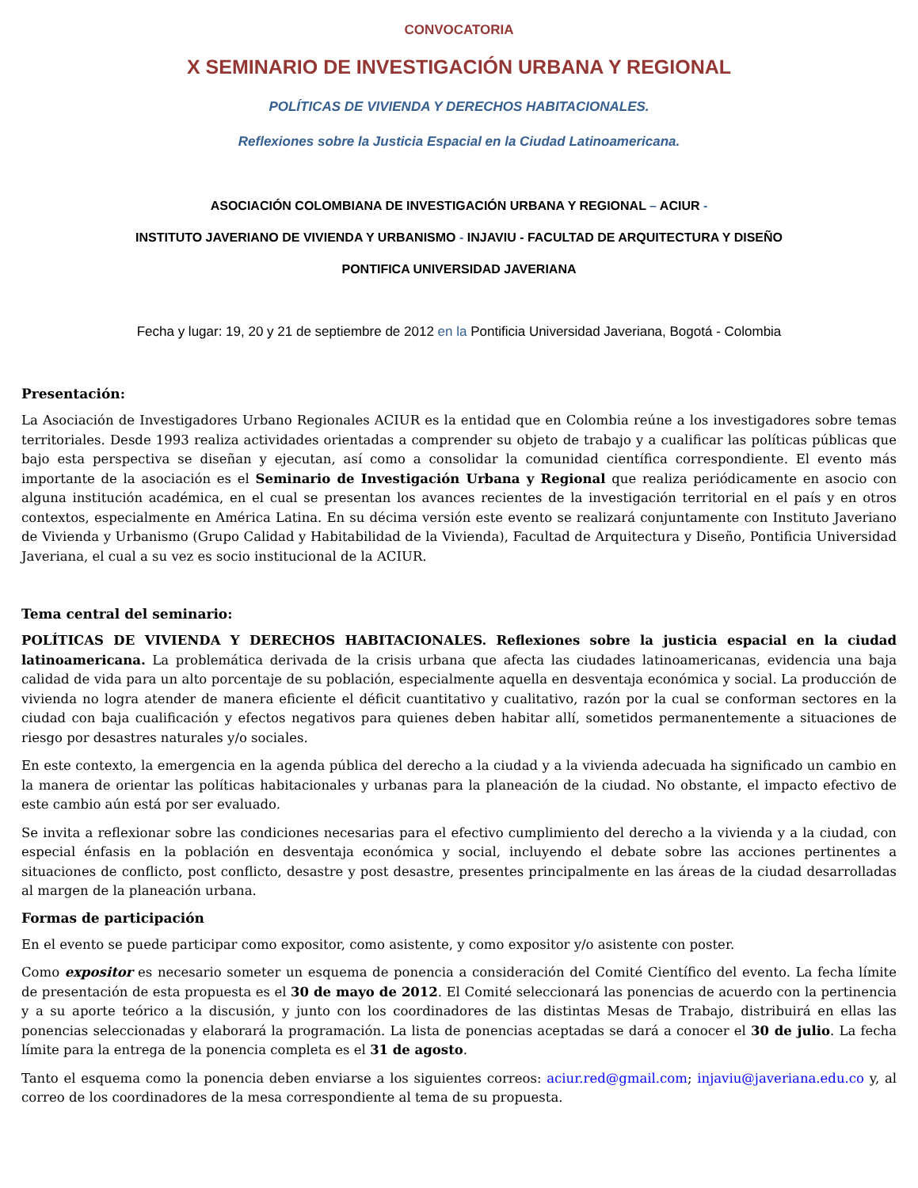CONVOCATORIA
X SEMINARIO DE INVESTIGACIÓN URBANA Y REGIONAL
POLÍTICAS DE VIVIENDA Y DERECHOS HABITACIONALES.
Reflexiones sobre la Justicia Espacial en la Ciudad Latinoamericana.
ASOCIACIÓN COLOMBIANA DE INVESTIGACIÓN URBANA Y REGIONAL – ACIUR -
INSTITUTO JAVERIANO DE VIVIENDA Y URBANISMO - INJAVIU - FACULTAD DE ARQUITECTURA Y DISEÑO
PONTIFICA UNIVERSIDAD JAVERIANA
Fecha y lugar: 19, 20 y 21 de septiembre de 2012 en la Pontificia Universidad Javeriana, Bogotá - Colombia
Presentación:
La Asociación de Investigadores Urbano Regionales ACIUR es la entidad que en Colombia reúne a los investigadores sobre temas territoriales. Desde 1993 realiza actividades orientadas a comprender su objeto de trabajo y a cualificar las políticas públicas que bajo esta perspectiva se diseñan y ejecutan, así como a consolidar la comunidad científica correspondiente. El evento más importante de la asociación es el Seminario de Investigación Urbana y Regional que realiza periódicamente en asocio con alguna institución académica, en el cual se presentan los avances recientes de la investigación territorial en el país y en otros contextos, especialmente en América Latina. En su décima versión este evento se realizará conjuntamente con Instituto Javeriano de Vivienda y Urbanismo (Grupo Calidad y Habitabilidad de la Vivienda), Facultad de Arquitectura y Diseño, Pontificia Universidad Javeriana, el cual a su vez es socio institucional de la ACIUR.
Tema central del seminario:
POLÍTICAS DE VIVIENDA Y DERECHOS HABITACIONALES. Reflexiones sobre la justicia espacial en la ciudad latinoamericana. La problemática derivada de la crisis urbana que afecta las ciudades latinoamericanas, evidencia una baja calidad de vida para un alto porcentaje de su población, especialmente aquella en desventaja económica y social. La producción de vivienda no logra atender de manera eficiente el déficit cuantitativo y cualitativo, razón por la cual se conforman sectores en la ciudad con baja cualificación y efectos negativos para quienes deben habitar allí, sometidos permanentemente a situaciones de riesgo por desastres naturales y/o sociales.
En este contexto, la emergencia en la agenda pública del derecho a la ciudad y a la vivienda adecuada ha significado un cambio en la manera de orientar las políticas habitacionales y urbanas para la planeación de la ciudad. No obstante, el impacto efectivo de este cambio aún está por ser evaluado.
Se invita a reflexionar sobre las condiciones necesarias para el efectivo cumplimiento del derecho a la vivienda y a la ciudad, con especial énfasis en la población en desventaja económica y social, incluyendo el debate sobre las acciones pertinentes a situaciones de conflicto, post conflicto, desastre y post desastre, presentes principalmente en las áreas de la ciudad desarrolladas al margen de la planeación urbana.
Formas de participación
En el evento se puede participar como expositor, como asistente, y como expositor y/o asistente con poster.
Como expositor es necesario someter un esquema de ponencia a consideración del Comité Científico del evento. La fecha límite de presentación de esta propuesta es el 30 de mayo de 2012. El Comité seleccionará las ponencias de acuerdo con la pertinencia y a su aporte teórico a la discusión, y junto con los coordinadores de las distintas Mesas de Trabajo, distribuirá en ellas las ponencias seleccionadas y elaborará la programación. La lista de ponencias aceptadas se dará a conocer el 30 de julio. La fecha límite para la entrega de la ponencia completa es el 31 de agosto.
Tanto el esquema como la ponencia deben enviarse a los siguientes correos: aciur.red@gmail.com; injaviu@javeriana.edu.co y, al correo de los coordinadores de la mesa correspondiente al tema de su propuesta.